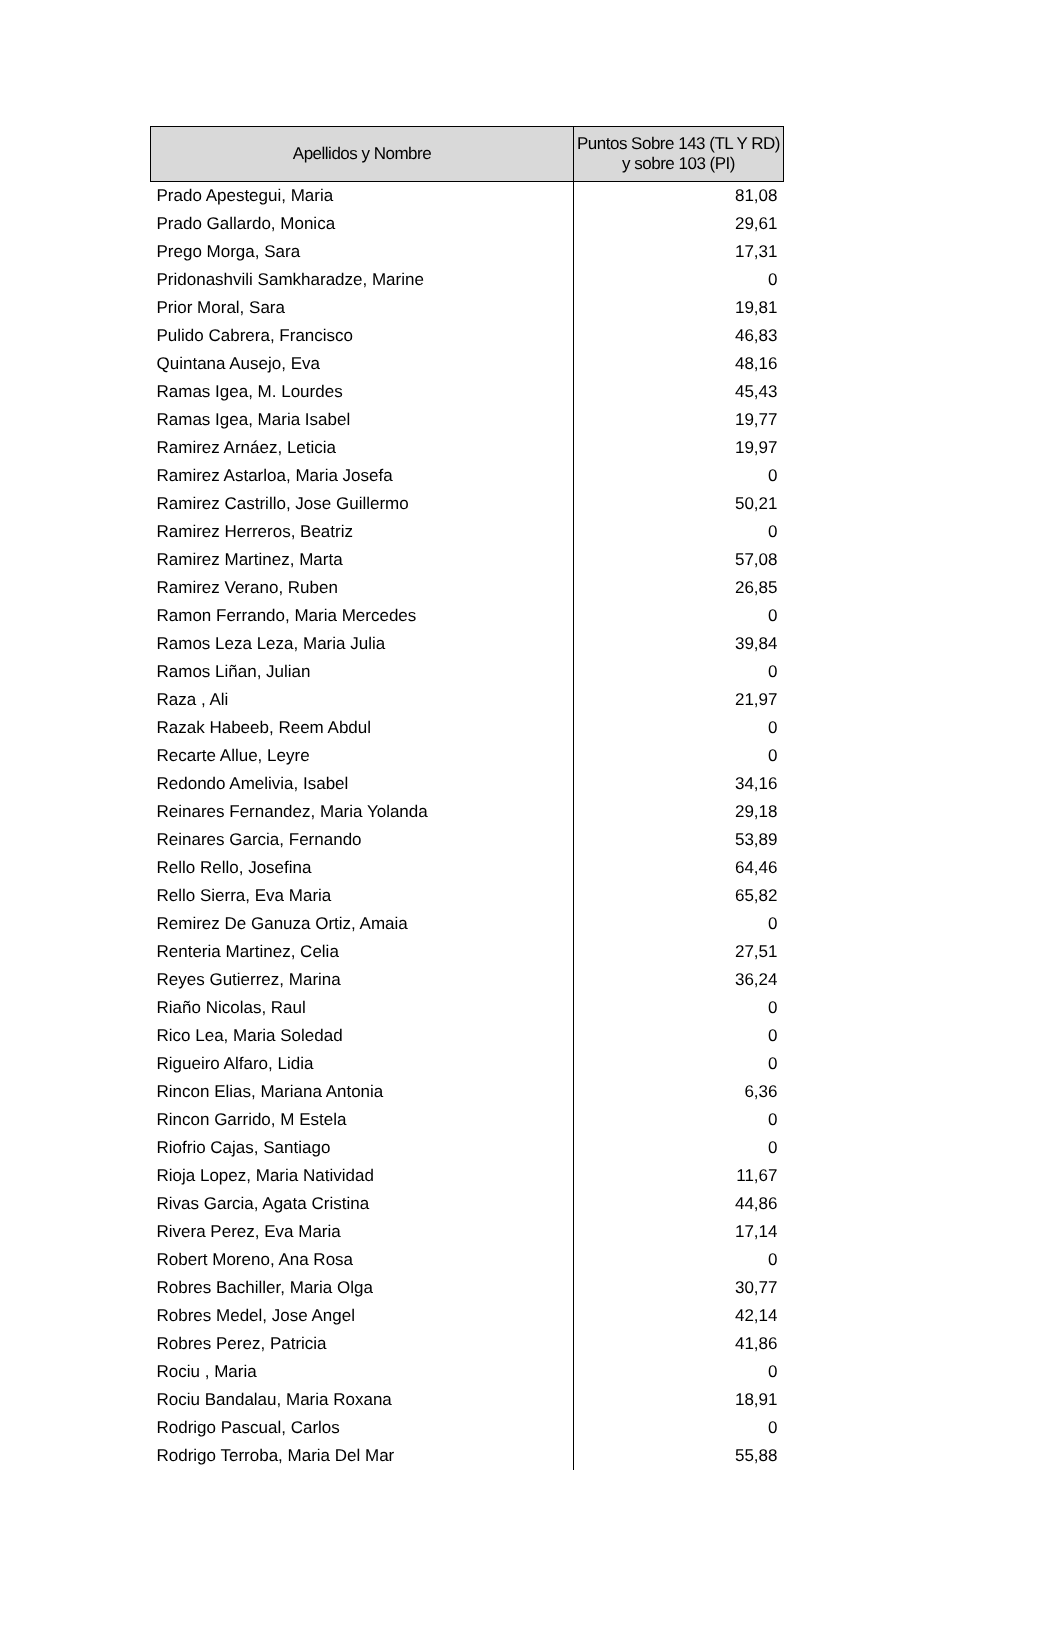| Apellidos y Nombre | Puntos Sobre 143 (TL Y RD) y sobre 103 (PI) |
| --- | --- |
| Prado Apestegui, Maria | 81,08 |
| Prado Gallardo, Monica | 29,61 |
| Prego Morga, Sara | 17,31 |
| Pridonashvili Samkharadze, Marine | 0 |
| Prior Moral, Sara | 19,81 |
| Pulido Cabrera, Francisco | 46,83 |
| Quintana Ausejo, Eva | 48,16 |
| Ramas Igea, M. Lourdes | 45,43 |
| Ramas Igea, Maria Isabel | 19,77 |
| Ramirez Arnáez, Leticia | 19,97 |
| Ramirez Astarloa, Maria Josefa | 0 |
| Ramirez Castrillo, Jose Guillermo | 50,21 |
| Ramirez Herreros, Beatriz | 0 |
| Ramirez Martinez, Marta | 57,08 |
| Ramirez Verano, Ruben | 26,85 |
| Ramon Ferrando, Maria Mercedes | 0 |
| Ramos Leza Leza, Maria Julia | 39,84 |
| Ramos Liñan, Julian | 0 |
| Raza , Ali | 21,97 |
| Razak Habeeb, Reem Abdul | 0 |
| Recarte Allue, Leyre | 0 |
| Redondo Amelivia, Isabel | 34,16 |
| Reinares Fernandez, Maria Yolanda | 29,18 |
| Reinares Garcia, Fernando | 53,89 |
| Rello Rello, Josefina | 64,46 |
| Rello Sierra, Eva Maria | 65,82 |
| Remirez De Ganuza Ortiz, Amaia | 0 |
| Renteria Martinez, Celia | 27,51 |
| Reyes Gutierrez, Marina | 36,24 |
| Riaño Nicolas, Raul | 0 |
| Rico Lea, Maria Soledad | 0 |
| Rigueiro Alfaro, Lidia | 0 |
| Rincon Elias, Mariana Antonia | 6,36 |
| Rincon Garrido, M Estela | 0 |
| Riofrio Cajas, Santiago | 0 |
| Rioja Lopez, Maria Natividad | 11,67 |
| Rivas Garcia, Agata Cristina | 44,86 |
| Rivera Perez, Eva Maria | 17,14 |
| Robert Moreno, Ana Rosa | 0 |
| Robres Bachiller, Maria Olga | 30,77 |
| Robres Medel, Jose Angel | 42,14 |
| Robres Perez, Patricia | 41,86 |
| Rociu , Maria | 0 |
| Rociu Bandalau, Maria Roxana | 18,91 |
| Rodrigo Pascual, Carlos | 0 |
| Rodrigo Terroba, Maria Del Mar | 55,88 |